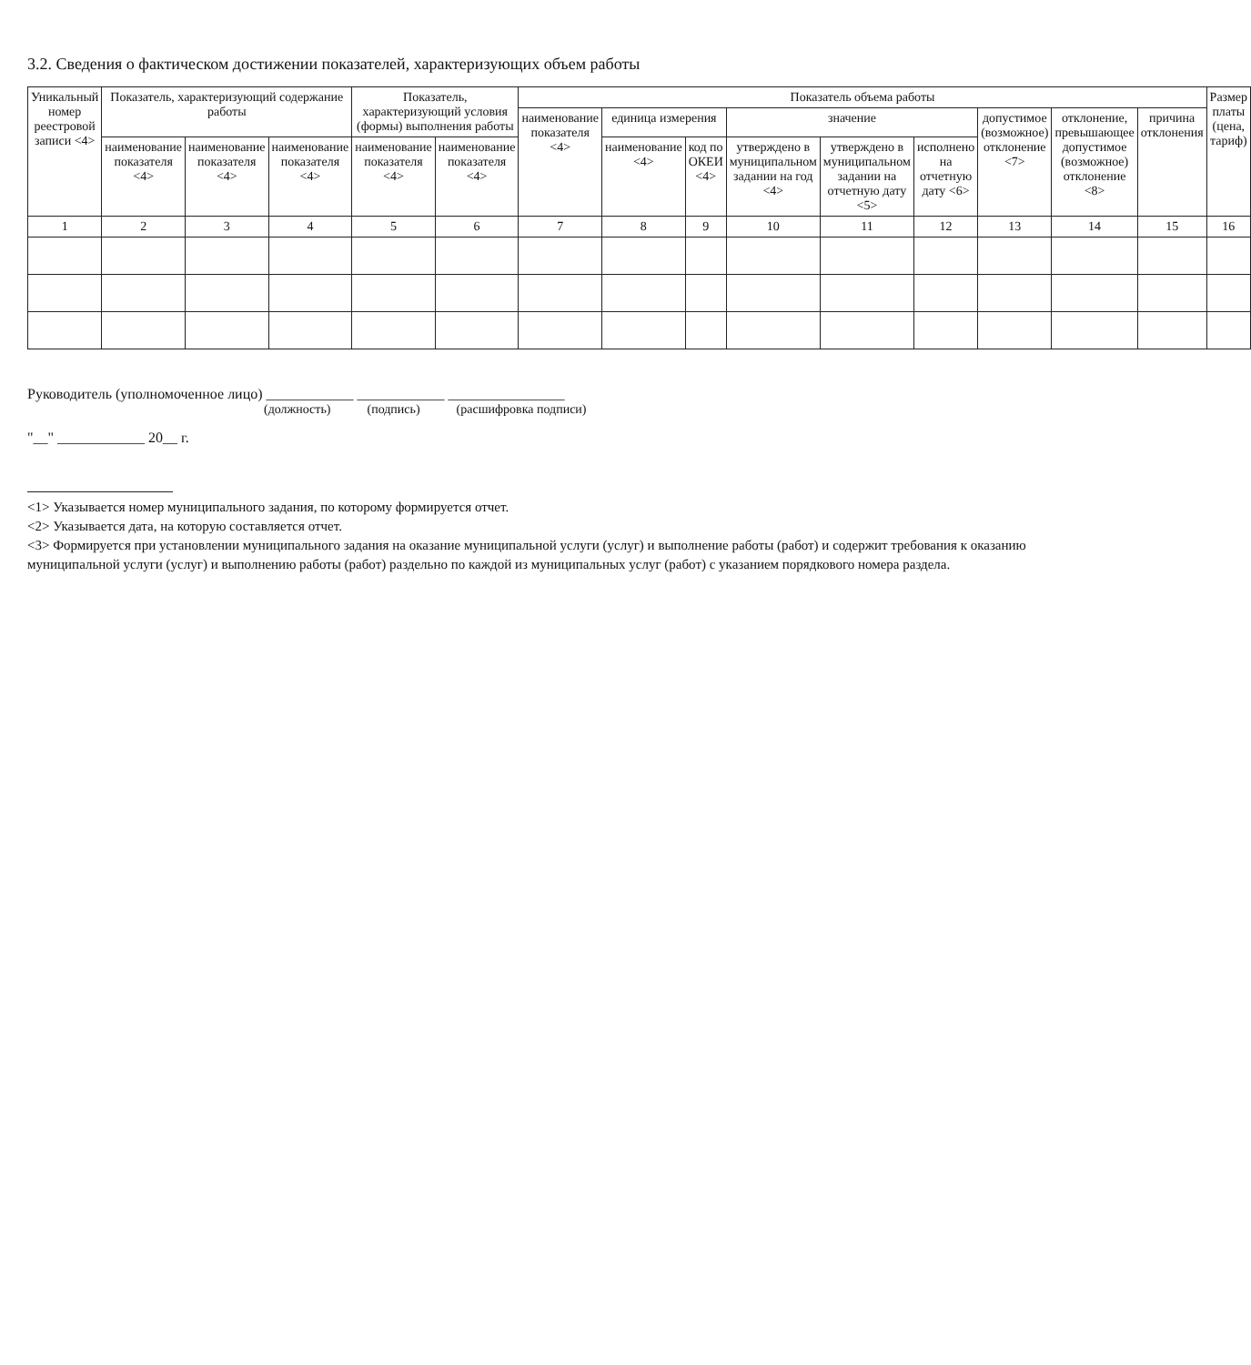3.2. Сведения о фактическом достижении показателей, характеризующих объем работы
| Уникальный номер реестровой записи <4> | Показатель, характеризующий содержание работы | | | Показатель, характеризующий условия (формы) выполнения работы | | Показатель объема работы | | | | | | | | | Размер платы (цена, тариф) |
| --- | --- | --- | --- | --- | --- | --- | --- | --- | --- | --- | --- | --- | --- | --- | --- |
| | | | | | | наименование показателя <4> | единица измерения | | значение | | | допустимое (возможное) отклонение <7> | отклонение, превышающее допустимое (возможное) отклонение <8> | причина отклонения | |
| | наименование показателя <4> | наименование показателя <4> | наименование показателя <4> | наименование показателя <4> | наименование показателя <4> | | наименование <4> | код по ОКЕИ <4> | утверждено в муниципальном задании на год <4> | утверждено в муниципальном задании на отчетную дату <5> | исполнено на отчетную дату <6> | | | | |
| 1 | 2 | 3 | 4 | 5 | 6 | 7 | 8 | 9 | 10 | 11 | 12 | 13 | 14 | 15 | 16 |
Руководитель (уполномоченное лицо) ____________ ____________ ________________
(должность) (подпись) (расшифровка подписи)
"__" ____________ 20__ г.
<1> Указывается номер муниципального задания, по которому формируется отчет.
<2> Указывается дата, на которую составляется отчет.
<3> Формируется при установлении муниципального задания на оказание муниципальной услуги (услуг) и выполнение работы (работ) и содержит требования к оказанию муниципальной услуги (услуг) и выполнению работы (работ) раздельно по каждой из муниципальных услуг (работ) с указанием порядкового номера раздела.